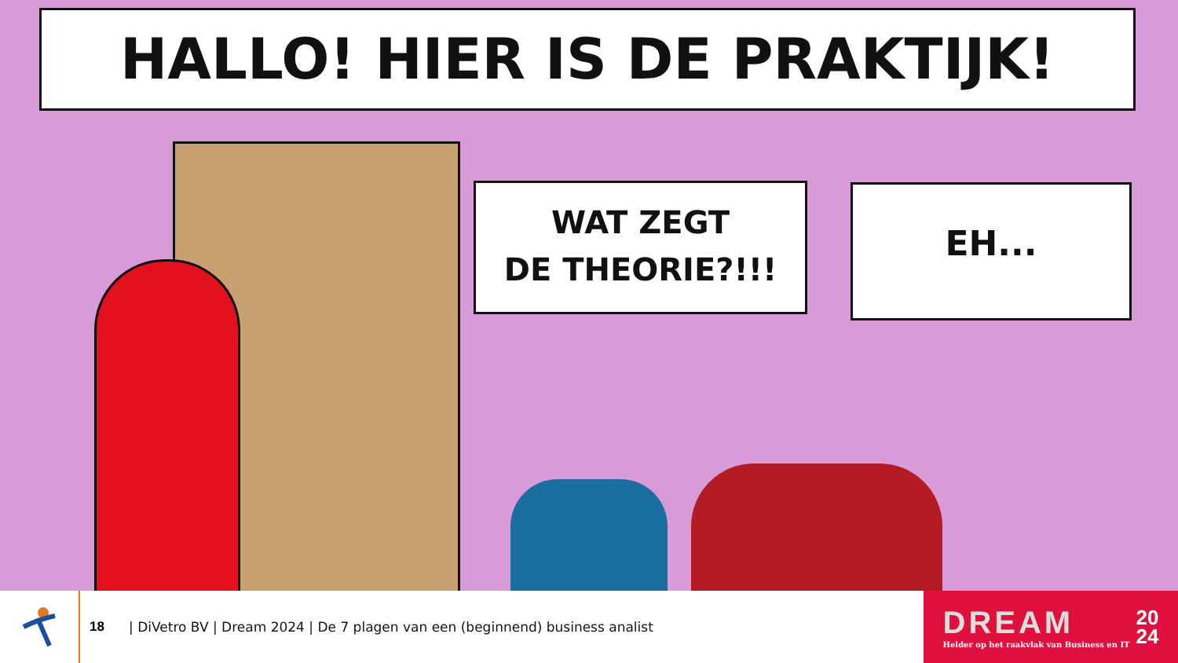HALLO! HIER IS DE PRAKTIJK!
WAT ZEGT
DE THEORIE?!!!
EH...
18
| DiVetro BV | Dream 2024 | De 7 plagen van een (beginnend) business analist
DREAM
Helder op het raakvlak van Business en IT
20
24